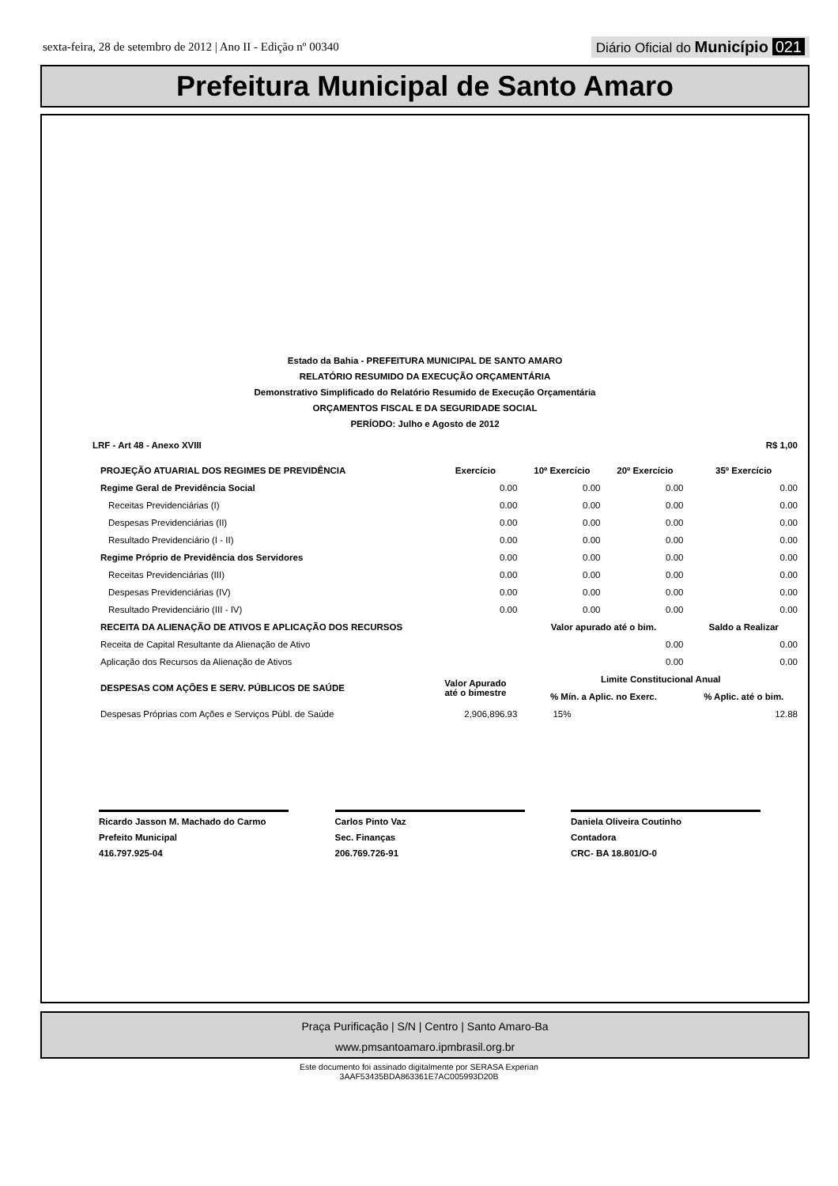sexta-feira, 28 de setembro de 2012 | Ano II - Edição nº 00340
Diário Oficial do Município 021
Prefeitura Municipal de Santo Amaro
Estado da Bahia - PREFEITURA MUNICIPAL DE SANTO AMARO
RELATÓRIO RESUMIDO DA EXECUÇÃO ORÇAMENTÁRIA
Demonstrativo Simplificado do Relatório Resumido de Execução Orçamentária
ORÇAMENTOS FISCAL E DA SEGURIDADE SOCIAL
PERÍODO: Julho e Agosto de 2012
| LRF - Art 48 - Anexo XVIII | R$ 1,00 |
| --- | --- |
| PROJEÇÃO ATUARIAL DOS REGIMES DE PREVIDÊNCIA | Exercício | 10º Exercício | 20º Exercício | 35º Exercício |
| --- | --- | --- | --- | --- |
| Regime Geral de Previdência Social | 0.00 | 0.00 | 0.00 | 0.00 |
| Receitas Previdenciárias (I) | 0.00 | 0.00 | 0.00 | 0.00 |
| Despesas Previdenciárias (II) | 0.00 | 0.00 | 0.00 | 0.00 |
| Resultado Previdenciário (I - II) | 0.00 | 0.00 | 0.00 | 0.00 |
| Regime Próprio de Previdência dos Servidores | 0.00 | 0.00 | 0.00 | 0.00 |
| Receitas Previdenciárias (III) | 0.00 | 0.00 | 0.00 | 0.00 |
| Despesas Previdenciárias (IV) | 0.00 | 0.00 | 0.00 | 0.00 |
| Resultado Previdenciário (III - IV) | 0.00 | 0.00 | 0.00 | 0.00 |
| RECEITA DA ALIENAÇÃO DE ATIVOS E APLICAÇÃO DOS RECURSOS | | Valor apurado até o bim. | | Saldo a Realizar |
| Receita de Capital Resultante da Alienação de Ativo | | 0.00 | | 0.00 |
| Aplicação dos Recursos da Alienação de Ativos | | 0.00 | | 0.00 |
| DESPESAS COM AÇÕES E SERV. PÚBLICOS DE SAÚDE | Valor Apurado até o bimestre | Limite Constitucional Anual | | |
| | | % Mín. a Aplic. no Exerc. | | % Aplic. até o bim. |
| Despesas Próprias com Ações e Serviços Públ. de Saúde | 2,906,896.93 | 15% | | 12.88 |
Ricardo Jasson M. Machado do Carmo
Prefeito Municipal
416.797.925-04
Carlos Pinto Vaz
Sec. Finanças
206.769.726-91
Daniela Oliveira Coutinho
Contadora
CRC- BA 18.801/O-0
Praça Purificação | S/N | Centro | Santo Amaro-Ba
www.pmsantoamaro.ipmbrasil.org.br
Este documento foi assinado digitalmente por SERASA Experian
3AAF53435BDA863361E7AC005993D20B